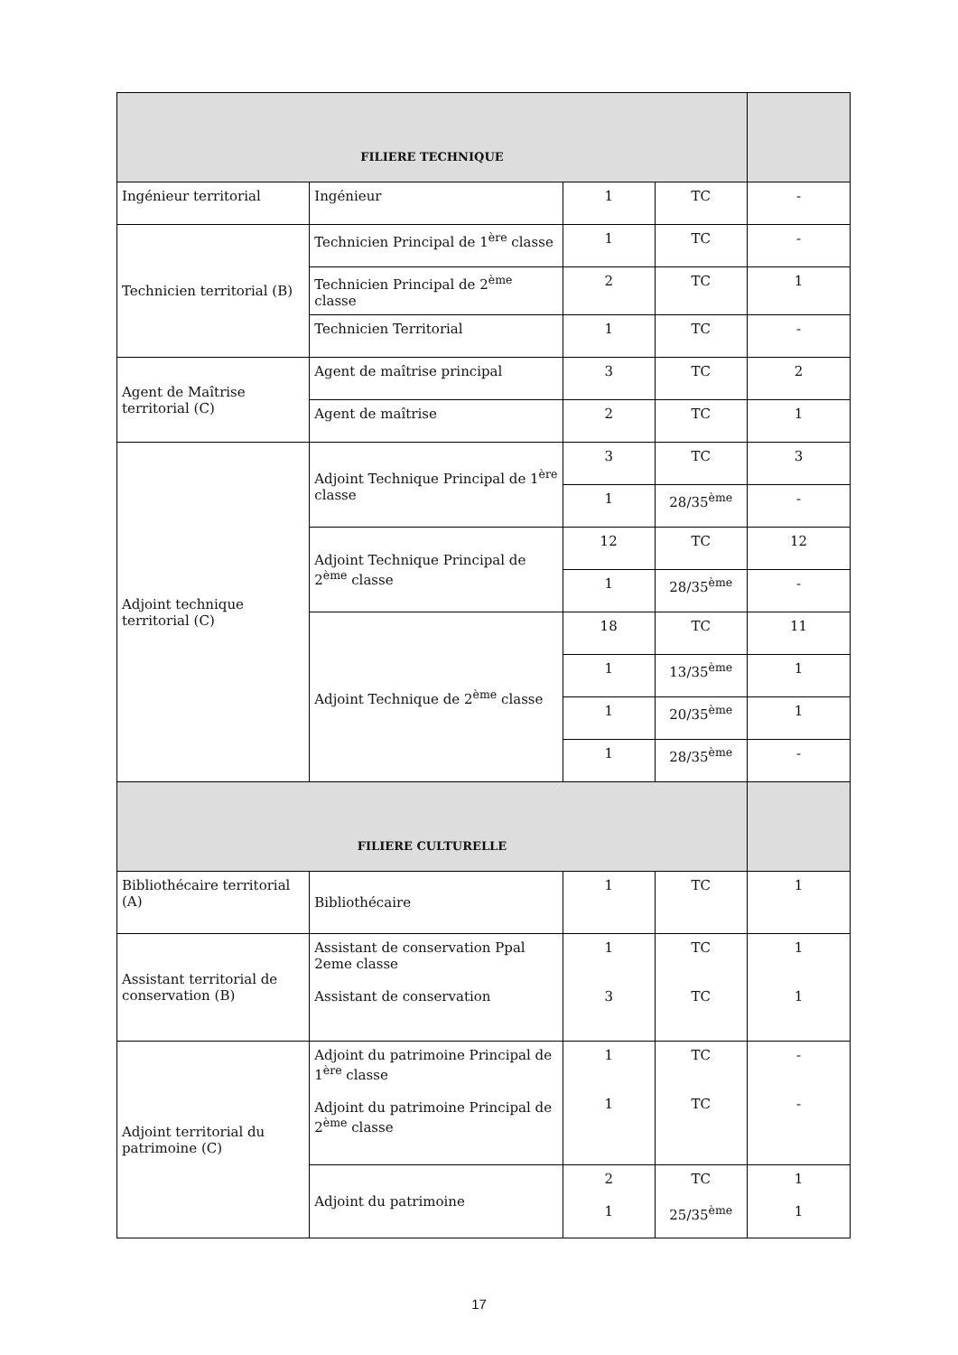| FILIERE TECHNIQUE | | | | |
| --- | --- | --- | --- | --- |
| Ingénieur territorial | Ingénieur | 1 | TC | - |
| Technicien territorial (B) | Technicien Principal de 1<sup>ère</sup> classe | 1 | TC | - |
| | Technicien Principal de 2<sup>ème</sup> classe | 2 | TC | 1 |
| | Technicien Territorial | 1 | TC | - |
| Agent de Maîtrise territorial (C) | Agent de maîtrise principal | 3 | TC | 2 |
| | Agent de maîtrise | 2 | TC | 1 |
| Adjoint technique territorial (C) | Adjoint Technique Principal de 1<sup>ère</sup> classe | 3 | TC | 3 |
| | | 1 | 28/35<sup>ème</sup> | - |
| | Adjoint Technique Principal de 2<sup>ème</sup> classe | 12 | TC | 12 |
| | | 1 | 28/35<sup>ème</sup> | - |
| | Adjoint Technique de 2<sup>ème</sup> classe | 18 | TC | 11 |
| | | 1 | 13/35<sup>ème</sup> | 1 |
| | | 1 | 20/35<sup>ème</sup> | 1 |
| | | 1 | 28/35<sup>ème</sup> | - |
| FILIERE CULTURELLE | | | | |
| Bibliothécaire territorial (A) | Bibliothécaire | 1 | TC | 1 |
| Assistant territorial de conservation (B) | Assistant de conservation Ppal 2eme classe Assistant de conservation | 1 3 | TC TC | 1 1 |
| Adjoint territorial du patrimoine (C) | Adjoint du patrimoine Principal de 1<sup>ère</sup> classe Adjoint du patrimoine Principal de 2<sup>ème</sup> classe | 1 1 | TC TC | - - |
| | Adjoint du patrimoine | 2 1 | TC 25/35<sup>ème</sup> | 1 1 |
17